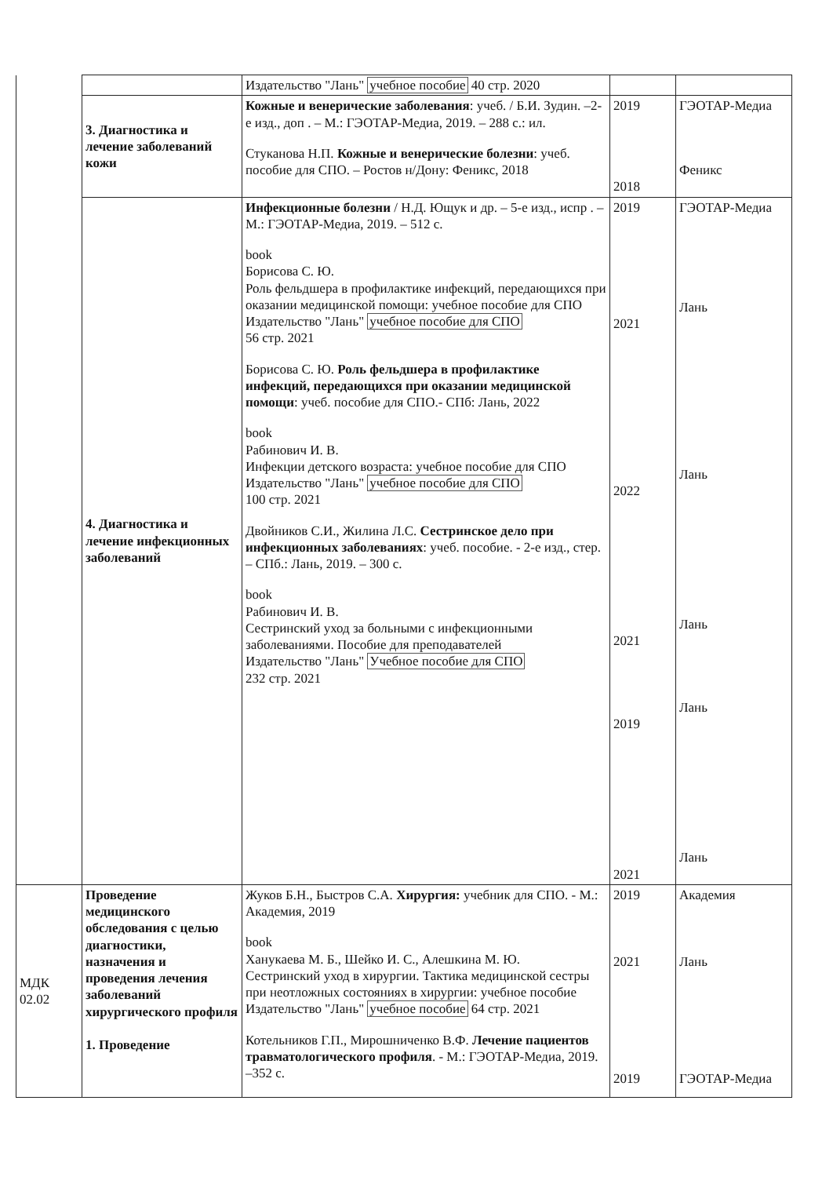| | | Издательство "Лань" учебное пособие 40 стр. 2020 | | |
| | 3. Диагностика и лечение заболеваний кожи | Кожные и венерические заболевания : учеб. / Б.И. Зудин. –2-е изд., доп . – М.: ГЭОТАР-Медиа, 2019. – 288 с.: ил. Стуканова Н.П. Кожные и венерические болезни : учеб. пособие для СПО. – Ростов н/Дону: Феникс, 2018 | 2019 2018 | ГЭОТАР-Медиа Феникс |
| | 4. Диагностика и лечение инфекционных заболеваний | Инфекционные болезни / Н.Д. Ющук и др. – 5-е изд., испр . – М.: ГЭОТАР-Медиа, 2019. – 512 с. book Борисова С. Ю. Роль фельдшера в профилактике инфекций, передающихся при оказании медицинской помощи: учебное пособие для СПО Издательство "Лань" учебное пособие для СПО 56 стр. 2021 Борисова С. Ю. Роль фельдшера в профилактике инфекций, передающихся при оказании медицинской помощи : учеб. пособие для СПО.- СПб: Лань, 2022 book Рабинович И. В. Инфекции детского возраста: учебное пособие для СПО Издательство "Лань" учебное пособие для СПО 100 стр. 2021 Двойников С.И., Жилина Л.С. Сестринское дело при инфекционных заболеваниях : учеб. пособие. - 2-е изд., стер. – СПб.: Лань, 2019. – 300 с. book Рабинович И. В. Сестринский уход за больными с инфекционными заболеваниями. Пособие для преподавателей Издательство "Лань" Учебное пособие для СПО 232 стр. 2021 | 2019 2021 2022 2021 2019 2021 | ГЭОТАР-Медиа Лань Лань Лань Лань Лань |
| МДК 02.02 | Проведение медицинского обследования с целью диагностики, назначения и проведения лечения заболеваний хирургического профиля 1. Проведение | Жуков Б.Н., Быстров С.А. Хирургия: учебник для СПО. - М.: Академия, 2019 book Ханукаева М. Б., Шейко И. С., Алешкина М. Ю. Сестринский уход в хирургии. Тактика медицинской сестры при неотложных состояниях в хирургии: учебное пособие Издательство "Лань" учебное пособие 64 стр. 2021 Котельников Г.П., Мирошниченко В.Ф. Лечение пациентов травматологического профиля . - М.: ГЭОТАР-Медиа, 2019. –352 с. | 2019 2021 2019 | Академия Лань ГЭОТАР-Медиа |